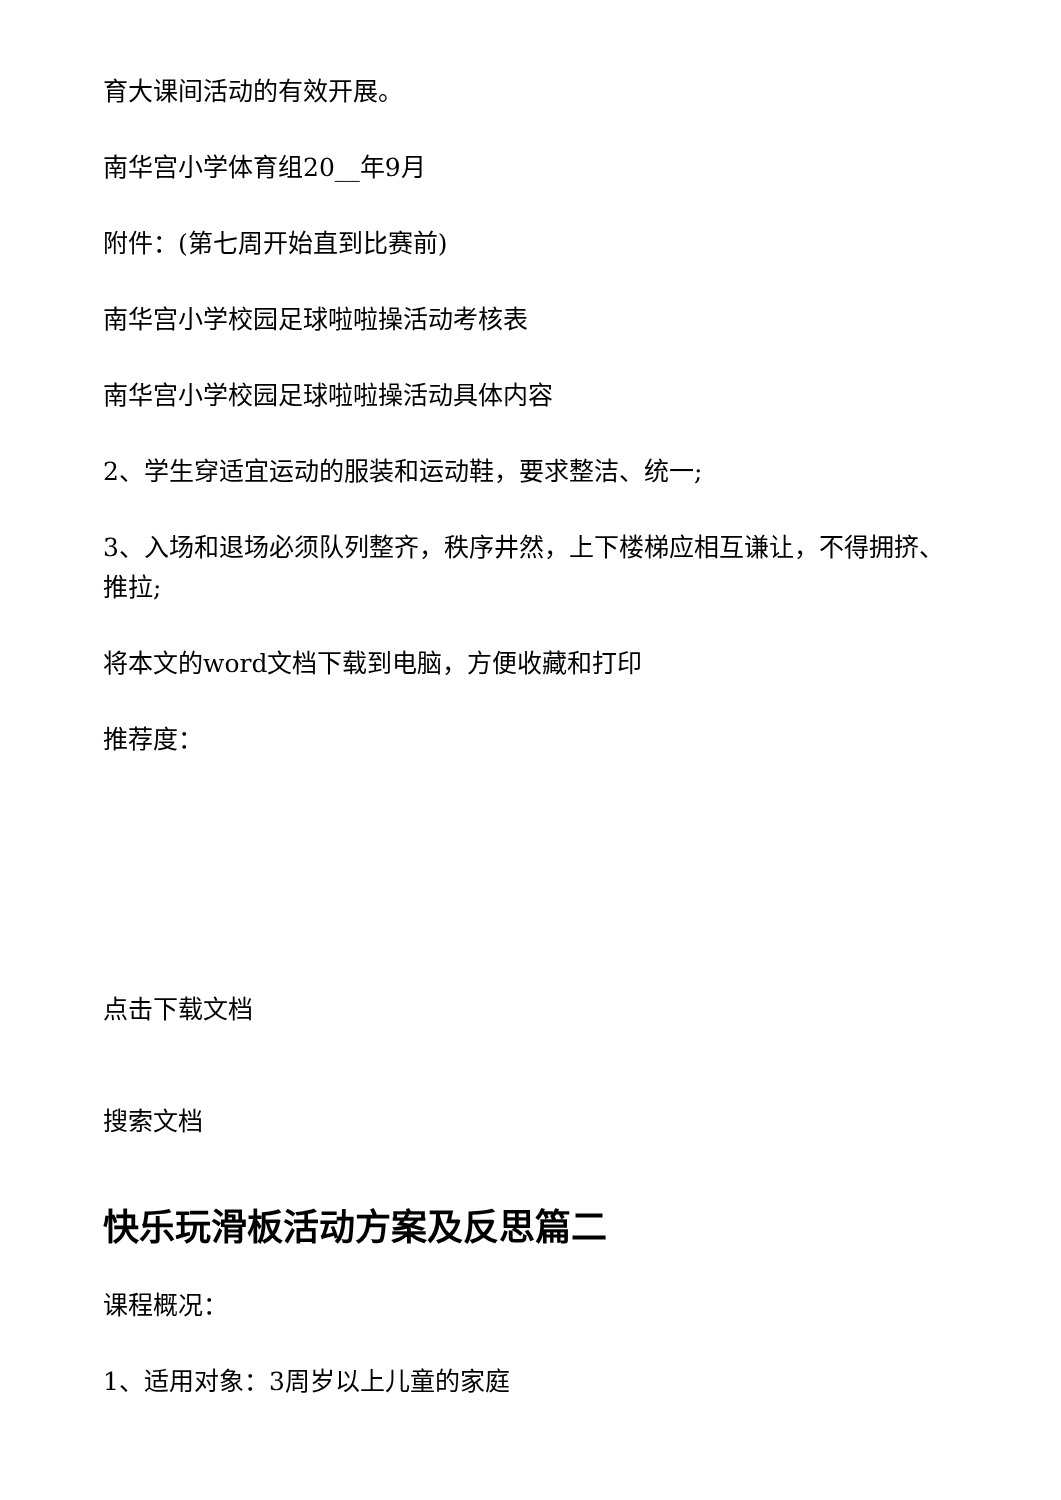育大课间活动的有效开展。
南华宫小学体育组20__年9月
附件：(第七周开始直到比赛前)
南华宫小学校园足球啦啦操活动考核表
南华宫小学校园足球啦啦操活动具体内容
2、学生穿适宜运动的服装和运动鞋，要求整洁、统一;
3、入场和退场必须队列整齐，秩序井然，上下楼梯应相互谦让，不得拥挤、推拉;
将本文的word文档下载到电脑，方便收藏和打印
推荐度：
点击下载文档
搜索文档
快乐玩滑板活动方案及反思篇二
课程概况：
1、适用对象：3周岁以上儿童的家庭